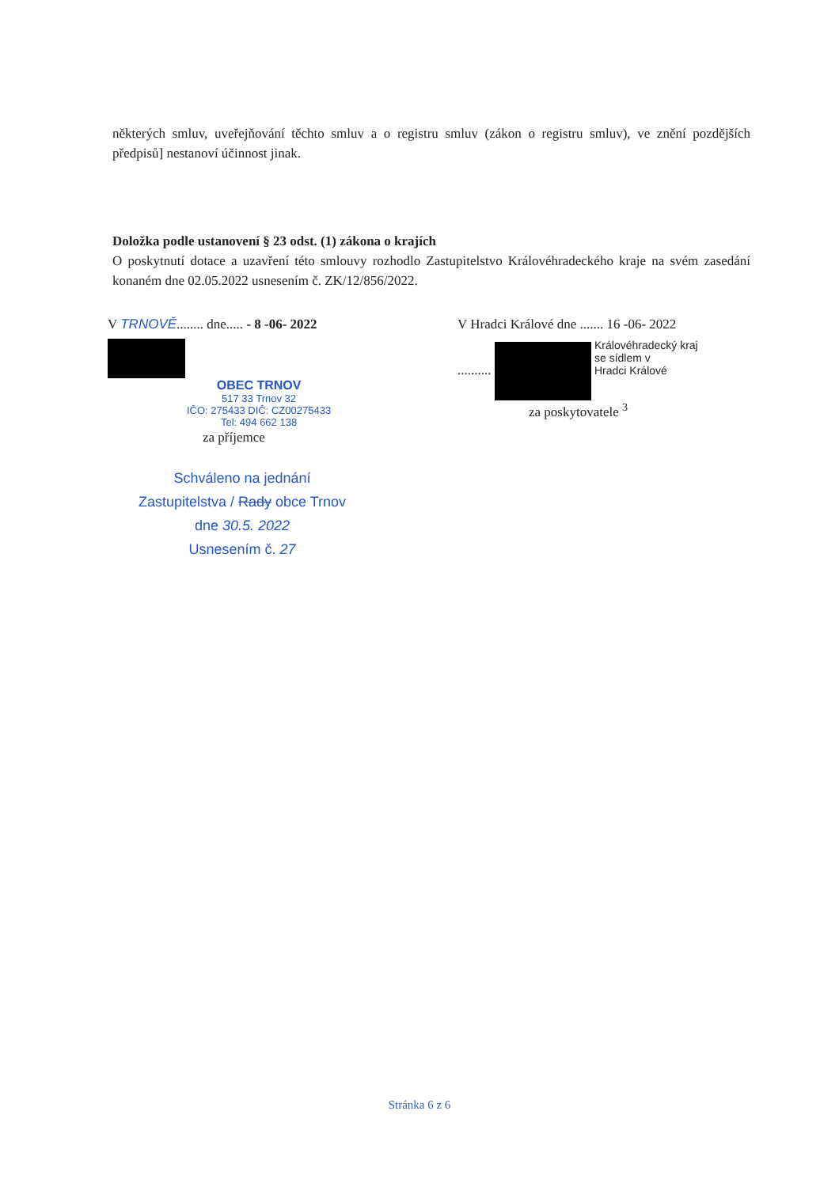některých smluv, uveřejňování těchto smluv a o registru smluv (zákon o registru smluv), ve znění pozdějších předpisů] nestanoví účinnost jinak.
Doložka podle ustanovení § 23 odst. (1) zákona o krajích
O poskytnutí dotace a uzavření této smlouvy rozhodlo Zastupitelstvo Královéhradeckého kraje na svém zasedání konaném dne 02.05.2022 usnesením č. ZK/12/856/2022.
V TRNOVĚ........ dne..... - 8 -06- 2022
OBEC TRNOV
517 33 Trnov 32
IČO: 275433 DIČ: CZ00275433
Tel: 494 662 138
za příjemce
Schváleno na jednání
Zastupitelstva / Rady obce Trnov
dne 30.5. 2022
Usnesením č. 27
V Hradci Králové dne ....... 16 -06- 2022
.......... Královéhradecký kraj
se sídlem v
Hradci Králové
za poskytovatele <sup>3</sup>
Stránka 6 z 6